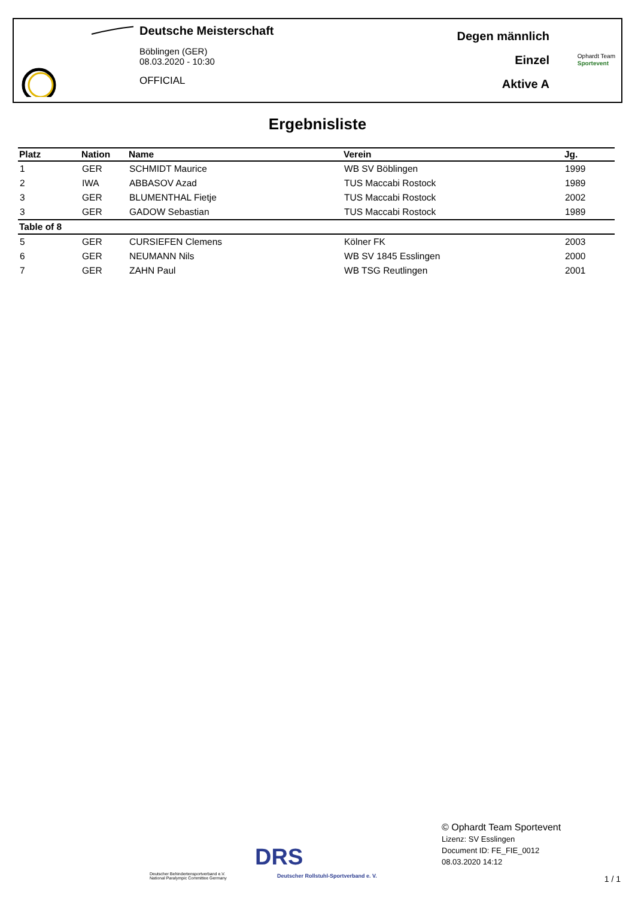Deutsche Meisterschaft
Böblingen (GER)
08.03.2020 - 10:30
OFFICIAL
Degen männlich
Einzel
Aktive A
Ophardt Team
Sportevent
Ergebnisliste
| Platz | Nation | Name | Verein | Jg. |
| --- | --- | --- | --- | --- |
| 1 | GER | SCHMIDT Maurice | WB SV Böblingen | 1999 |
| 2 | IWA | ABBASOV Azad | TUS Maccabi Rostock | 1989 |
| 3 | GER | BLUMENTHAL Fietje | TUS Maccabi Rostock | 2002 |
| 3 | GER | GADOW Sebastian | TUS Maccabi Rostock | 1989 |
| Table of 8 | | | | |
| 5 | GER | CURSIEFEN Clemens | Kölner FK | 2003 |
| 6 | GER | NEUMANN Nils | WB SV 1845 Esslingen | 2000 |
| 7 | GER | ZAHN Paul | WB TSG Reutlingen | 2001 |
Deutscher Behindertensportverband e.V.
National Paralympic Committee Germany
DRS
Deutscher Rollstuhl-Sportverband e. V.
© Ophardt Team Sportevent
Lizenz: SV Esslingen
Document ID: FE_FIE_0012
08.03.2020 14:12
1 / 1